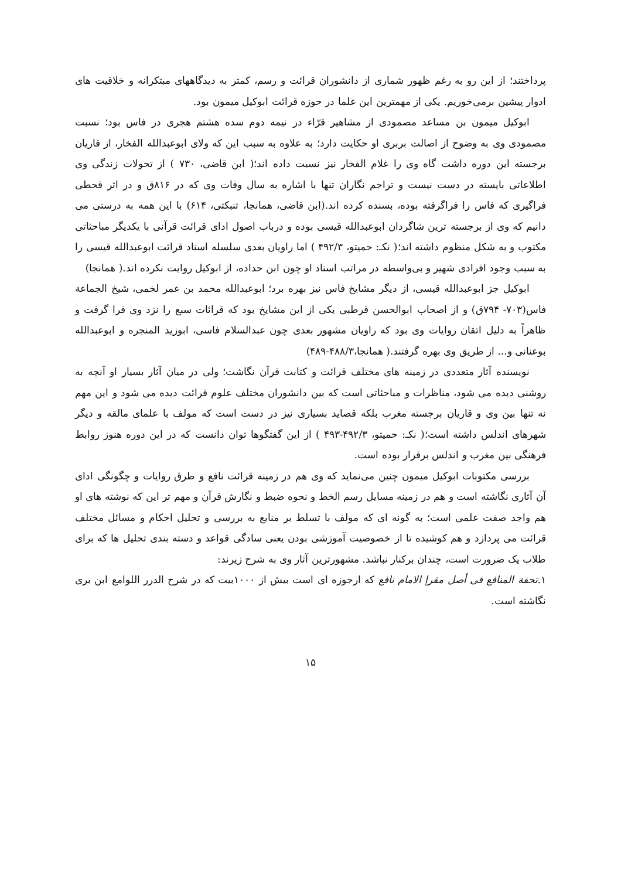پرداختند؛ از این رو به رغم ظهور شماری از دانشوران قرائت و رسم، کمتر به دیدگاههای مبتکرانه و خلاقیت های ادوار پیشین برمی‌خوریم. یکی از مهمترین این علما در حوزه قرائت ابوکیل میمون بود.
ابوکیل میمون بن مساعد مصمودی از مشاهیر قرّاء در نیمه دوم سده هشتم هجری در فاس بود؛ نسبت مصمودی وی به وضوح از اصالت بربری او حکایت دارد؛ به علاوه به سبب این که ولای ابوعبدالله الفخار، از قاریان برجسته این دوره داشت گاه وی را غلام الفخار نیز نسبت داده اند؛( ابن قاضی، ۷۳۰ ) از تحولات زندگی وی اطلاعاتی بایسته در دست نیست و تراجم نگاران تنها با اشاره به سال وفات وی که در ۸۱۶ق و در اثر قحطی فراگیری که فاس را فراگرفته بوده، بسنده کرده اند.(ابن قاضی، همانجا، تنبکتی، ۶۱۴) با این همه به درستی می دانیم که وی از برجسته ترین شاگردان ابوعبدالله قیسی بوده و درباب اصول ادای قرائت قرآنی با یکدیگر مباحثاتی مکتوب و به شکل منظوم داشته اند؛( نکـ: حمیتو، ۴۹۲/۳ ) اما راویان بعدی سلسله اسناد قرائت ابوعبدالله قیسی را به سبب وجود افرادی شهیر و بی‌واسطه در مراتب اسناد او چون ابن حداده، از ابوکیل روایت نکرده اند.( همانجا)
ابوکیل جز ابوعبدالله قیسی، از دیگر مشایخ فاس نیز بهره برد؛ ابوعبدالله محمد بن عمر لخمی، شیخ الجماعة فاس(۷۰۳- ۷۹۴ق) و از اصحاب ابوالحسن قرطبی یکی از این مشایخ بود که قرائات سبع را نزد وی فرا گرفت و ظاهراً به دلیل اتقان روایات وی بود که راویان مشهور بعدی چون عبدالسلام فاسی، ابوزید المنجره و ابوعبدالله بوعنانی و... از طریق وی بهره گرفتند.( همانجا،۴۸۸/۳-۴۸۹)
نویسنده آثار متعددی در زمینه های مختلف قرائت و کتابت قرآن نگاشت؛ ولی در میان آثار بسیار او آنچه به روشنی دیده می شود، مناظرات و مباحثاتی است که بین دانشوران مختلف علوم قرائت دیده می شود و این مهم نه تنها بین وی و قاریان برجسته مغرب بلکه قصاید بسیاری نیز در دست است که مولف با علمای مالقه و دیگر شهرهای اندلس داشته است؛( نکـ: حمیتو، ۴۹۲/۳-۴۹۳ ) از این گفتگوها توان دانست که در این دوره هنوز روابط فرهنگی بین مغرب و اندلس برقرار بوده است.
بررسی مکتوبات ابوکیل میمون چنین می‌نماید که وی هم در زمینه قرائت نافع و طرق روایات و چگونگی ادای آن آثاری نگاشته است و هم در زمینه مسایل رسم الخط و نحوه ضبط و نگارش قرآن و مهم تر این که نوشته های او هم واجد صفت علمی است؛ به گونه ای که مولف با تسلط بر منابع به بررسی و تحلیل احکام و مسائل مختلف قرائت می پردازد و هم کوشیده تا از خصوصیت آموزشی بودن یعنی سادگی قواعد و دسته بندی تحلیل ها که برای طلاب یک ضرورت است، چندان برکنار نباشد. مشهورترین آثار وی به شرح زیرند:
۱.تحفة المنافع فی أصل مقرإ الامام نافع که ارجوزه ای است بیش از ۱۰۰۰بیت که در شرح الدرر اللوامع ابن بری نگاشته است.
۱۵